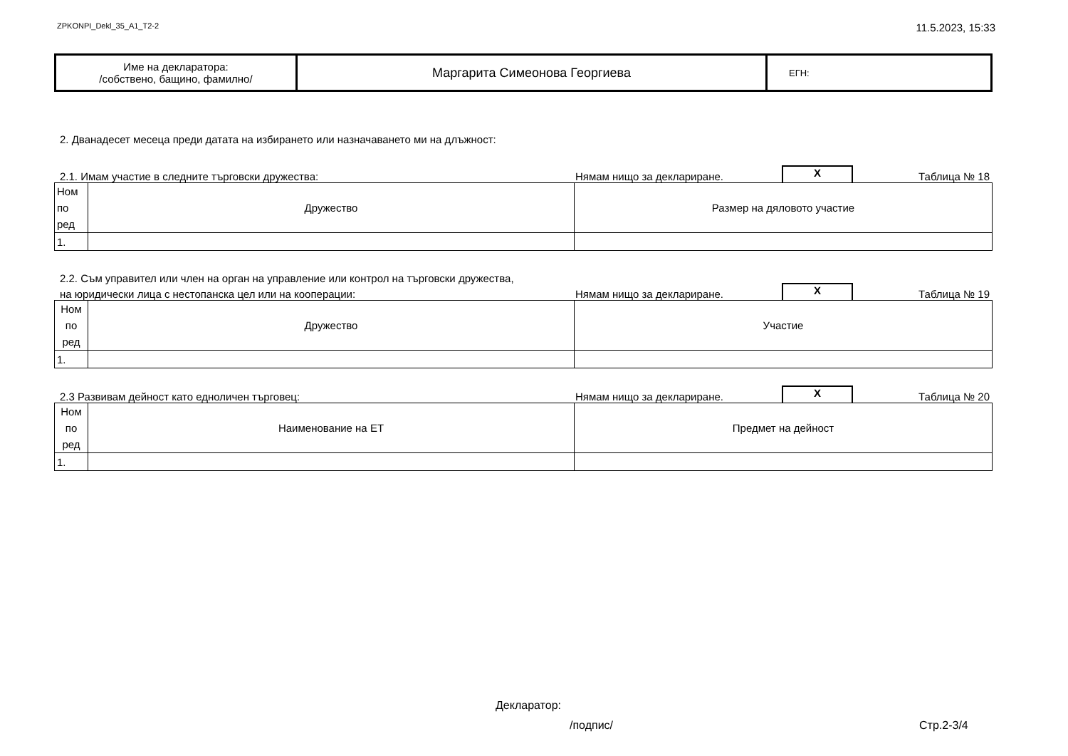ZPKONPI_Dekl_35_A1_T2-2 11.5.2023, 15:33
| Име на декларатора: /собствено, бащино, фамилно/ | Маргарита Симеонова Георгиева | ЕГН: |
2. Дванадесет месеца преди датата на избирането или назначаването ми на длъжност:
2.1. Имам участие в следните търговски дружества: Нямам нищо за деклариране. X Таблица № 18
| Ном по ред | Дружество | Размер на дяловото участие |
| 1. | | |
2.2. Съм управител или член на орган на управление или контрол на търговски дружества,
на юридически лица с нестопанска цел или на кооперации: Нямам нищо за деклариране. X Таблица № 19
| Ном по ред | Дружество | Участие |
| 1. | | |
2.3 Развивам дейност като едноличен търговец: Нямам нищо за деклариране. X Таблица № 20
| Ном по ред | Наименование на ЕТ | Предмет на дейност |
| 1. | | |
Декларатор:
/подпис/ Стр.2-3/4